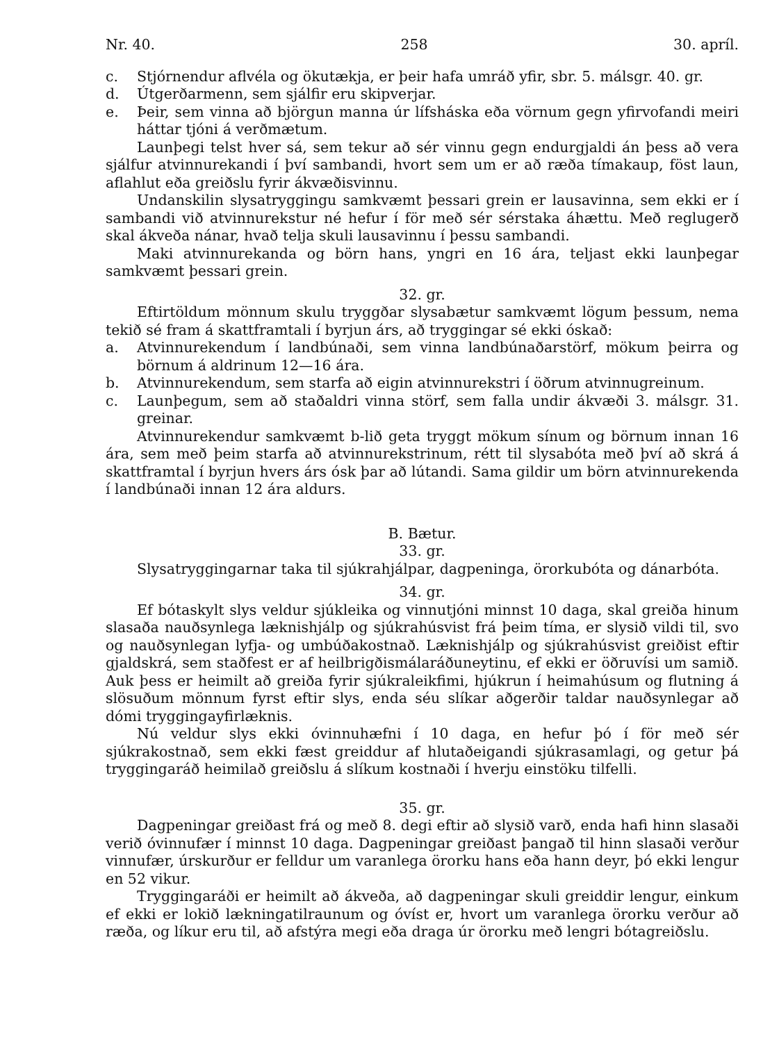Nr. 40. 258 30. apríl.
c. Stjórnendur aflvéla og ökutækja, er þeir hafa umráð yfir, sbr. 5. málsgr. 40. gr.
d. Útgerðarmenn, sem sjálfir eru skipverjar.
e. Þeir, sem vinna að björgun manna úr lífsháska eða vörnum gegn yfirvofandi meiri háttar tjóni á verðmætum.
Launþegi telst hver sá, sem tekur að sér vinnu gegn endurgjaldi án þess að vera sjálfur atvinnurekandi í því sambandi, hvort sem um er að ræða tímakaup, föst laun, aflahlut eða greiðslu fyrir ákvæðisvinnu.
Undanskilin slysatryggingu samkvæmt þessari grein er lausavinna, sem ekki er í sambandi við atvinnurekstur né hefur í för með sér sérstaka áhættu. Með reglugerð skal ákveða nánar, hvað telja skuli lausavinnu í þessu sambandi.
Maki atvinnurekanda og börn hans, yngri en 16 ára, teljast ekki launþegar samkvæmt þessari grein.
32. gr.
Eftirtöldum mönnum skulu tryggðar slysabætur samkvæmt lögum þessum, nema tekið sé fram á skattframtali í byrjun árs, að tryggingar sé ekki óskað:
a. Atvinnurekendum í landbúnaði, sem vinna landbúnaðarstörf, mökum þeirra og börnum á aldrinum 12—16 ára.
b. Atvinnurekendum, sem starfa að eigin atvinnurekstri í öðrum atvinnugreinum.
c. Launþegum, sem að staðaldri vinna störf, sem falla undir ákvæði 3. málsgr. 31. greinar.
Atvinnurekendur samkvæmt b-lið geta tryggt mökum sínum og börnum innan 16 ára, sem með þeim starfa að atvinnurekstrinum, rétt til slysabóta með því að skrá á skattframtal í byrjun hvers árs ósk þar að lútandi. Sama gildir um börn atvinnurekenda í landbúnaði innan 12 ára aldurs.
B. Bætur.
33. gr.
Slysatryggingarnar taka til sjúkrahjálpar, dagpeninga, örorkubóta og dánarbóta.
34. gr.
Ef bótaskylt slys veldur sjúkleika og vinnutjóni minnst 10 daga, skal greiða hinum slasaða nauðsynlega læknishjálp og sjúkrahúsvist frá þeim tíma, er slysið vildi til, svo og nauðsynlegan lyfja- og umbúðakostnað. Læknishjálp og sjúkrahúsvist greiðist eftir gjaldskrá, sem staðfest er af heilbrigðismálaráðuneytinu, ef ekki er öðruvísi um samið. Auk þess er heimilt að greiða fyrir sjúkraleikfimi, hjúkrun í heimahúsum og flutning á slösuðum mönnum fyrst eftir slys, enda séu slíkar aðgerðir taldar nauðsynlegar að dómi tryggingayfirlæknis.
Nú veldur slys ekki óvinnuhæfni í 10 daga, en hefur þó í för með sér sjúkrakostnað, sem ekki fæst greiddur af hlutaðeigandi sjúkrasamlagi, og getur þá tryggingaráð heimilað greiðslu á slíkum kostnaði í hverju einstöku tilfelli.
35. gr.
Dagpeningar greiðast frá og með 8. degi eftir að slysið varð, enda hafi hinn slasaði verið óvinnufær í minnst 10 daga. Dagpeningar greiðast þangað til hinn slasaði verður vinnufær, úrskurður er felldur um varanlega örorku hans eða hann deyr, þó ekki lengur en 52 vikur.
Tryggingaráði er heimilt að ákveða, að dagpeningar skuli greiddir lengur, einkum ef ekki er lokið lækningatilraunum og óvíst er, hvort um varanlega örorku verður að ræða, og líkur eru til, að afstýra megi eða draga úr örorku með lengri bótagreiðslu.